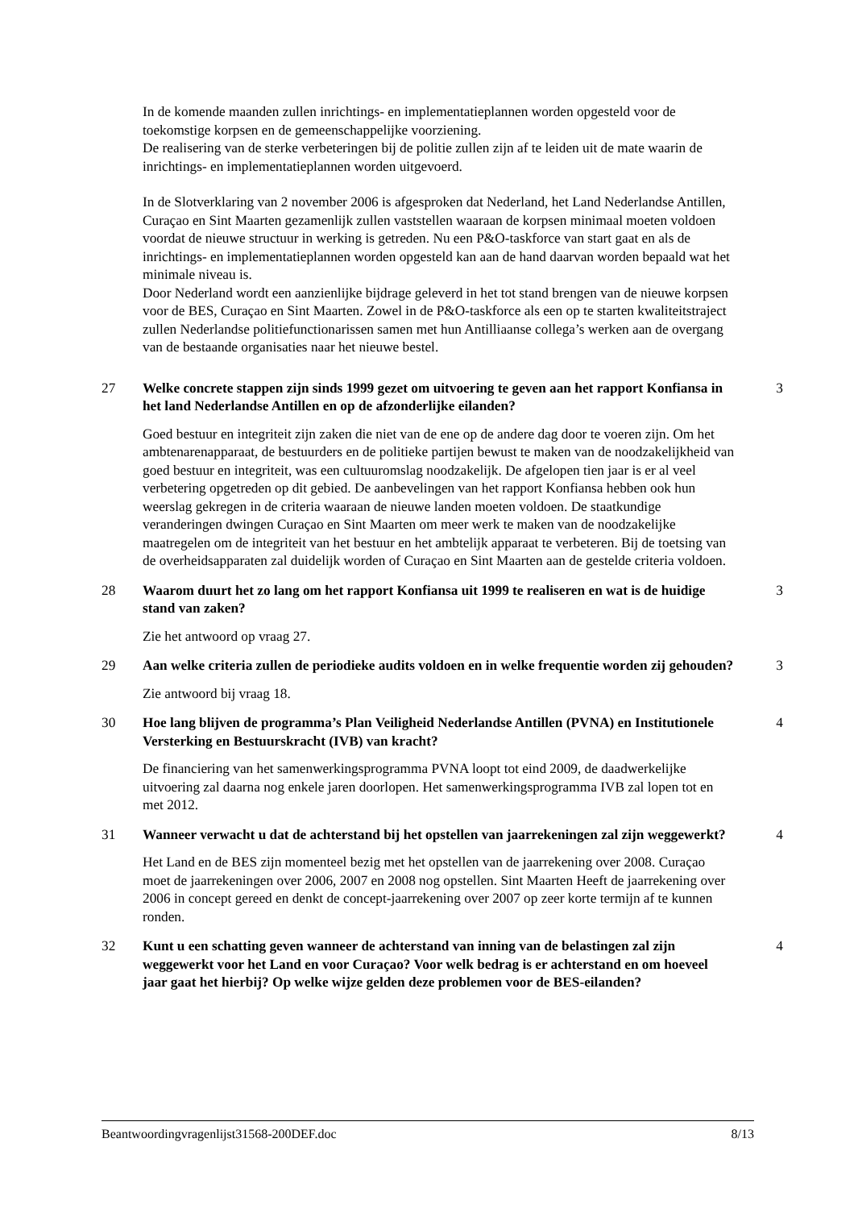In de komende maanden zullen inrichtings- en implementatieplannen worden opgesteld voor de toekomstige korpsen en de gemeenschappelijke voorziening.
De realisering van de sterke verbeteringen bij de politie zullen zijn af te leiden uit de mate waarin de inrichtings- en implementatieplannen worden uitgevoerd.
In de Slotverklaring van 2 november 2006 is afgesproken dat Nederland, het Land Nederlandse Antillen, Curaçao en Sint Maarten gezamenlijk zullen vaststellen waaraan de korpsen minimaal moeten voldoen voordat de nieuwe structuur in werking is getreden. Nu een P&O-taskforce van start gaat en als de inrichtings- en implementatieplannen worden opgesteld kan aan de hand daarvan worden bepaald wat het minimale niveau is.
Door Nederland wordt een aanzienlijke bijdrage geleverd in het tot stand brengen van de nieuwe korpsen voor de BES, Curaçao en Sint Maarten. Zowel in de P&O-taskforce als een op te starten kwaliteitstraject zullen Nederlandse politiefunctionarissen samen met hun Antilliaanse collega’s werken aan de overgang van de bestaande organisaties naar het nieuwe bestel.
27 Welke concrete stappen zijn sinds 1999 gezet om uitvoering te geven aan het rapport Konfiansa in het land Nederlandse Antillen en op de afzonderlijke eilanden?
3
Goed bestuur en integriteit zijn zaken die niet van de ene op de andere dag door te voeren zijn. Om het ambtenarenapparaat, de bestuurders en de politieke partijen bewust te maken van de noodzakelijkheid van goed bestuur en integriteit, was een cultuuromslag noodzakelijk. De afgelopen tien jaar is er al veel verbetering opgetreden op dit gebied. De aanbevelingen van het rapport Konfiansa hebben ook hun weerslag gekregen in de criteria waaraan de nieuwe landen moeten voldoen. De staatkundige veranderingen dwingen Curaçao en Sint Maarten om meer werk te maken van de noodzakelijke maatregelen om de integriteit van het bestuur en het ambtelijk apparaat te verbeteren. Bij de toetsing van de overheidsapparaten zal duidelijk worden of Curaçao en Sint Maarten aan de gestelde criteria voldoen.
28 Waarom duurt het zo lang om het rapport Konfiansa uit 1999 te realiseren en wat is de huidige stand van zaken?
3
Zie het antwoord op vraag 27.
29 Aan welke criteria zullen de periodieke audits voldoen en in welke frequentie worden zij gehouden?
3
Zie antwoord bij vraag 18.
30 Hoe lang blijven de programma’s Plan Veiligheid Nederlandse Antillen (PVNA) en Institutionele Versterking en Bestuurskracht (IVB) van kracht?
4
De financiering van het samenwerkingsprogramma PVNA loopt tot eind 2009, de daadwerkelijke uitvoering zal daarna nog enkele jaren doorlopen. Het samenwerkingsprogramma IVB zal lopen tot en met 2012.
31 Wanneer verwacht u dat de achterstand bij het opstellen van jaarrekeningen zal zijn weggewerkt?
4
Het Land en de BES zijn momenteel bezig met het opstellen van de jaarrekening over 2008. Curaçao moet de jaarrekeningen over 2006, 2007 en 2008 nog opstellen. Sint Maarten Heeft de jaarrekening over 2006 in concept gereed en denkt de concept-jaarrekening over 2007 op zeer korte termijn af te kunnen ronden.
32 Kunt u een schatting geven wanneer de achterstand van inning van de belastingen zal zijn weggewerkt voor het Land en voor Curaçao? Voor welk bedrag is er achterstand en om hoeveel jaar gaat het hierbij? Op welke wijze gelden deze problemen voor de BES-eilanden?
4
Beantwoordingvragenlijst31568-200DEF.doc 8/13